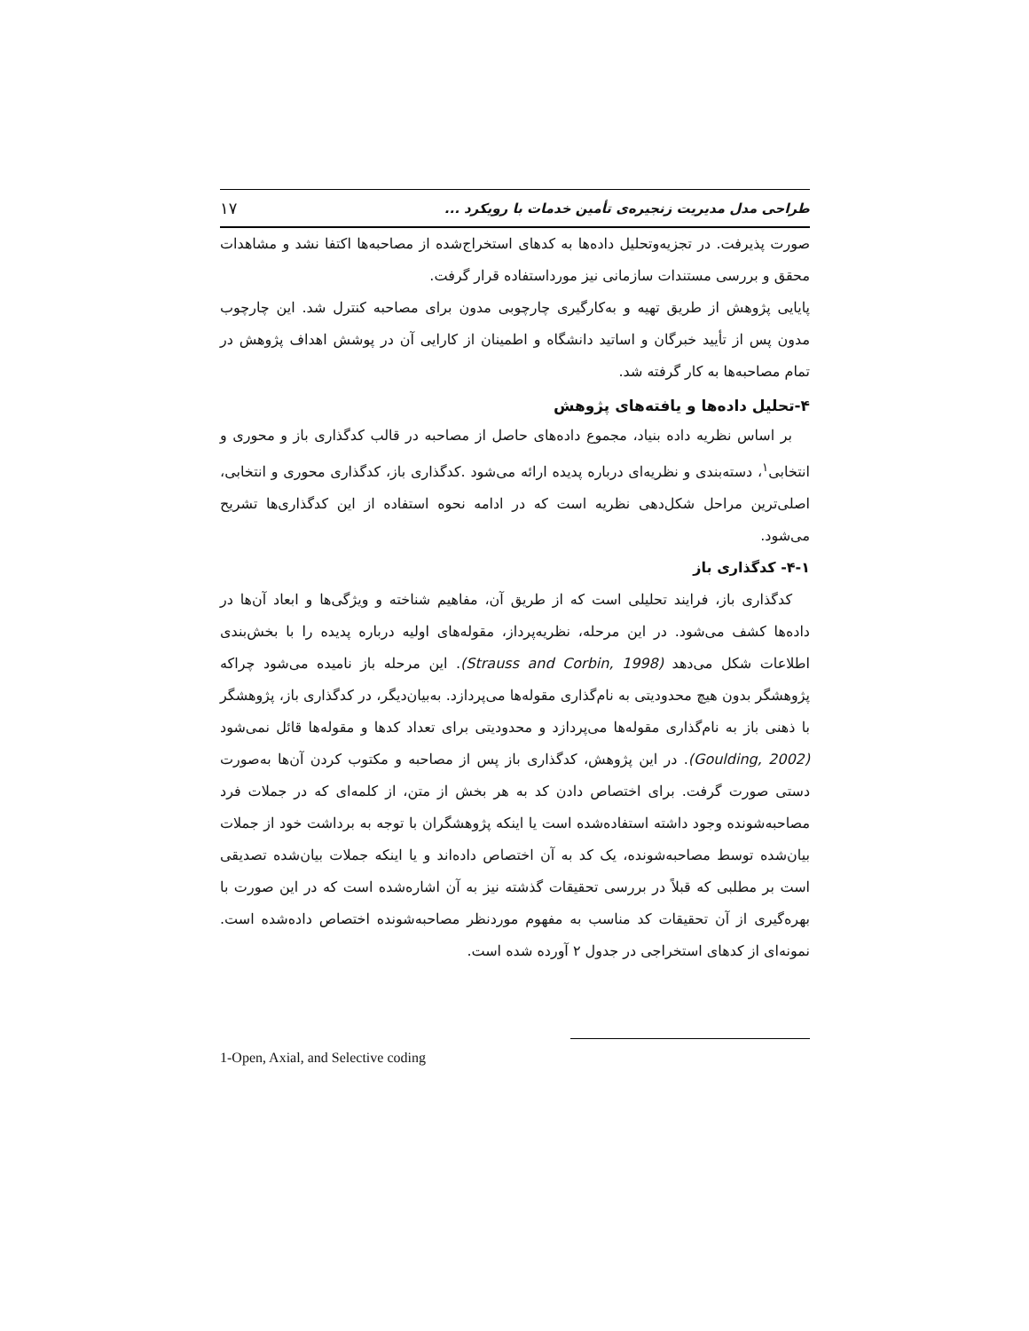طراحی مدل مدیریت زنجیره‌ی تأمین خدمات با رویکرد ... ۱۷
صورت پذیرفت. در تجزیه‌وتحلیل داده‌ها به کدهای استخراج‌شده از مصاحبه‌ها اکتفا نشد و مشاهدات محقق و بررسی مستندات سازمانی نیز مورداستفاده قرار گرفت.
پایایی پژوهش از طریق تهیه و به‌کارگیری چارچوبی مدون برای مصاحبه کنترل شد. این چارچوب مدون پس از تأیید خبرگان و اساتید دانشگاه و اطمینان از کارایی آن در پوشش اهداف پژوهش در تمام مصاحبه‌ها به کار گرفته شد.
۴-تحلیل داده‌ها و یافته‌های پژوهش
بر اساس نظریه داده بنیاد، مجموع داده‌های حاصل از مصاحبه در قالب کدگذاری باز و محوری و انتخابی<sup>۱</sup>، دسته‌بندی و نظریه‌ای درباره پدیده ارائه می‌شود .کدگذاری باز، کدگذاری محوری و انتخابی، اصلی‌ترین مراحل شکل‌دهی نظریه است که در ادامه نحوه استفاده از این کدگذاری‌ها تشریح می‌شود.
۴-۱- کدگذاری باز
کدگذاری باز، فرایند تحلیلی است که از طریق آن، مفاهیم شناخته و ویژگی‌ها و ابعاد آن‌ها در داده‌ها کشف می‌شود. در این مرحله، نظریه‌پرداز، مقوله‌های اولیه درباره پدیده را با بخش‌بندی اطلاعات شکل می‌دهد (Strauss and Corbin, 1998). این مرحله باز نامیده می‌شود چراکه پژوهشگر بدون هیچ محدودیتی به نام‌گذاری مقوله‌ها می‌پردازد. به‌بیان‌دیگر، در کدگذاری باز، پژوهشگر با ذهنی باز به نام‌گذاری مقوله‌ها می‌پردازد و محدودیتی برای تعداد کدها و مقوله‌ها قائل نمی‌شود (Goulding, 2002). در این پژوهش، کدگذاری باز پس از مصاحبه و مکتوب کردن آن‌ها به‌صورت دستی صورت گرفت. برای اختصاص دادن کد به هر بخش از متن، از کلمه‌ای که در جملات فرد مصاحبه‌شونده وجود داشته استفاده‌شده است یا اینکه پژوهشگران با توجه به برداشت خود از جملات بیان‌شده توسط مصاحبه‌شونده، یک کد به آن اختصاص داده‌اند و یا اینکه جملات بیان‌شده تصدیقی است بر مطلبی که قبلاً در بررسی تحقیقات گذشته نیز به آن اشاره‌شده است که در این صورت با بهره‌گیری از آن تحقیقات کد مناسب به مفهوم موردنظر مصاحبه‌شونده اختصاص داده‌شده است. نمونه‌ای از کدهای استخراجی در جدول ۲ آورده شده است.
1-Open, Axial, and Selective coding